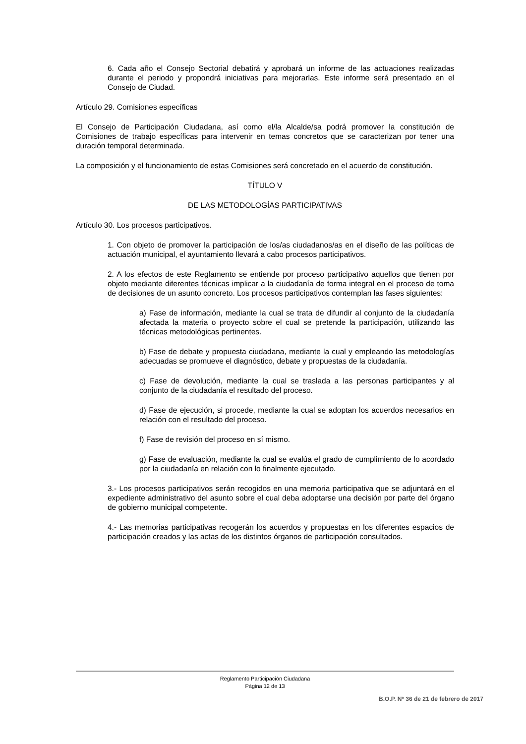6. Cada año el Consejo Sectorial debatirá y aprobará un informe de las actuaciones realizadas durante el periodo y propondrá iniciativas para mejorarlas. Este informe será presentado en el Consejo de Ciudad.
Artículo 29. Comisiones específicas
El Consejo de Participación Ciudadana, así como el/la Alcalde/sa podrá promover la constitución de Comisiones de trabajo específicas para intervenir en temas concretos que se caracterizan por tener una duración temporal determinada.
La composición y el funcionamiento de estas Comisiones será concretado en el acuerdo de constitución.
TÍTULO V
DE LAS METODOLOGÍAS PARTICIPATIVAS
Artículo 30. Los procesos participativos.
1. Con objeto de promover la participación de los/as ciudadanos/as en el diseño de las políticas de actuación municipal, el ayuntamiento llevará a cabo procesos participativos.
2. A los efectos de este Reglamento se entiende por proceso participativo aquellos que tienen por objeto mediante diferentes técnicas implicar a la ciudadanía de forma integral en el proceso de toma de decisiones de un asunto concreto. Los procesos participativos contemplan las fases siguientes:
a) Fase de información, mediante la cual se trata de difundir al conjunto de la ciudadanía afectada la materia o proyecto sobre el cual se pretende la participación, utilizando las técnicas metodológicas pertinentes.
b) Fase de debate y propuesta ciudadana, mediante la cual y empleando las metodologías adecuadas se promueve el diagnóstico, debate y propuestas de la ciudadanía.
c) Fase de devolución, mediante la cual se traslada a las personas participantes y al conjunto de la ciudadanía el resultado del proceso.
d) Fase de ejecución, si procede, mediante la cual se adoptan los acuerdos necesarios en relación con el resultado del proceso.
f) Fase de revisión del proceso en sí mismo.
g) Fase de evaluación, mediante la cual se evalúa el grado de cumplimiento de lo acordado por la ciudadanía en relación con lo finalmente ejecutado.
3.- Los procesos participativos serán recogidos en una memoria participativa que se adjuntará en el expediente administrativo del asunto sobre el cual deba adoptarse una decisión por parte del órgano de gobierno municipal competente.
4.- Las memorias participativas recogerán los acuerdos y propuestas en los diferentes espacios de participación creados y las actas de los distintos órganos de participación consultados.
Reglamento Participación Ciudadana
Página 12 de 13
B.O.P. Nº 36 de 21 de febrero de 2017